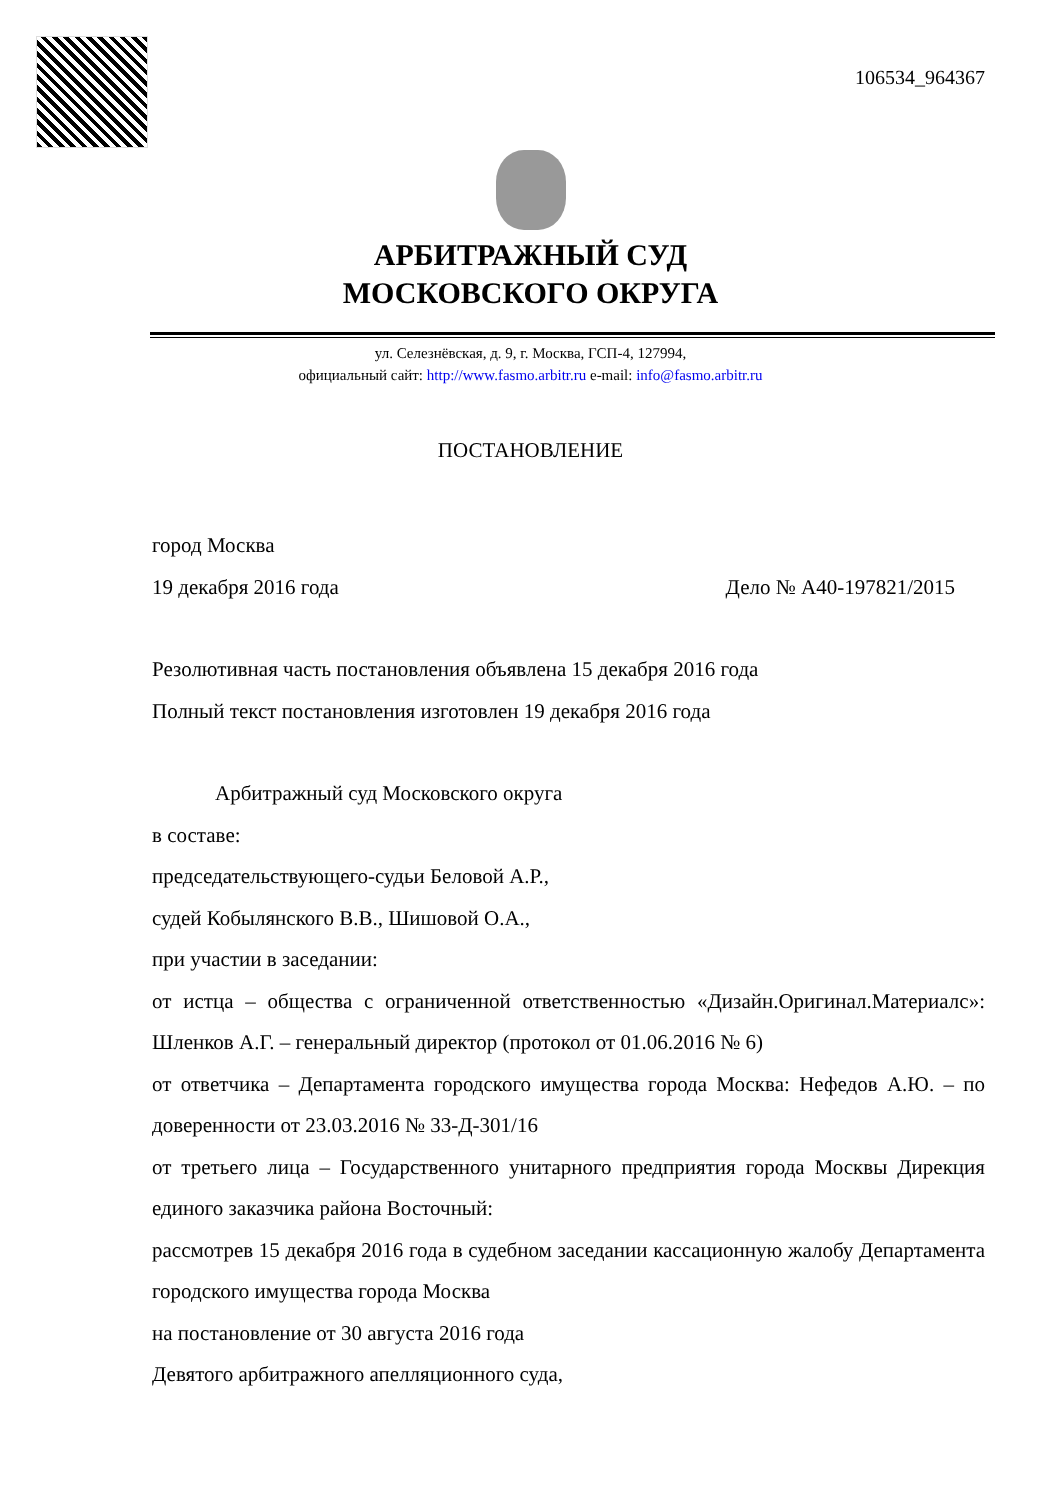106534_964367
АРБИТРАЖНЫЙ СУД
МОСКОВСКОГО ОКРУГА
ул. Селезнёвская, д. 9, г. Москва, ГСП-4, 127994,
официальный сайт: http://www.fasmo.arbitr.ru e-mail: info@fasmo.arbitr.ru
ПОСТАНОВЛЕНИЕ
город Москва
19 декабря 2016 года Дело № А40-197821/2015
Резолютивная часть постановления объявлена 15 декабря 2016 года
Полный текст постановления изготовлен 19 декабря 2016 года
Арбитражный суд Московского округа
в составе:
председательствующего-судьи Беловой А.Р.,
судей Кобылянского В.В., Шишовой О.А.,
при участии в заседании:
от истца – общества с ограниченной ответственностью «Дизайн.Оригинал.Материалс»: Шленков А.Г. – генеральный директор (протокол от 01.06.2016 № 6)
от ответчика – Департамента городского имущества города Москва: Нефедов А.Ю. – по доверенности от 23.03.2016 № 33-Д-301/16
от третьего лица – Государственного унитарного предприятия города Москвы Дирекция единого заказчика района Восточный:
рассмотрев 15 декабря 2016 года в судебном заседании кассационную жалобу Департамента городского имущества города Москва
на постановление от 30 августа 2016 года
Девятого арбитражного апелляционного суда,